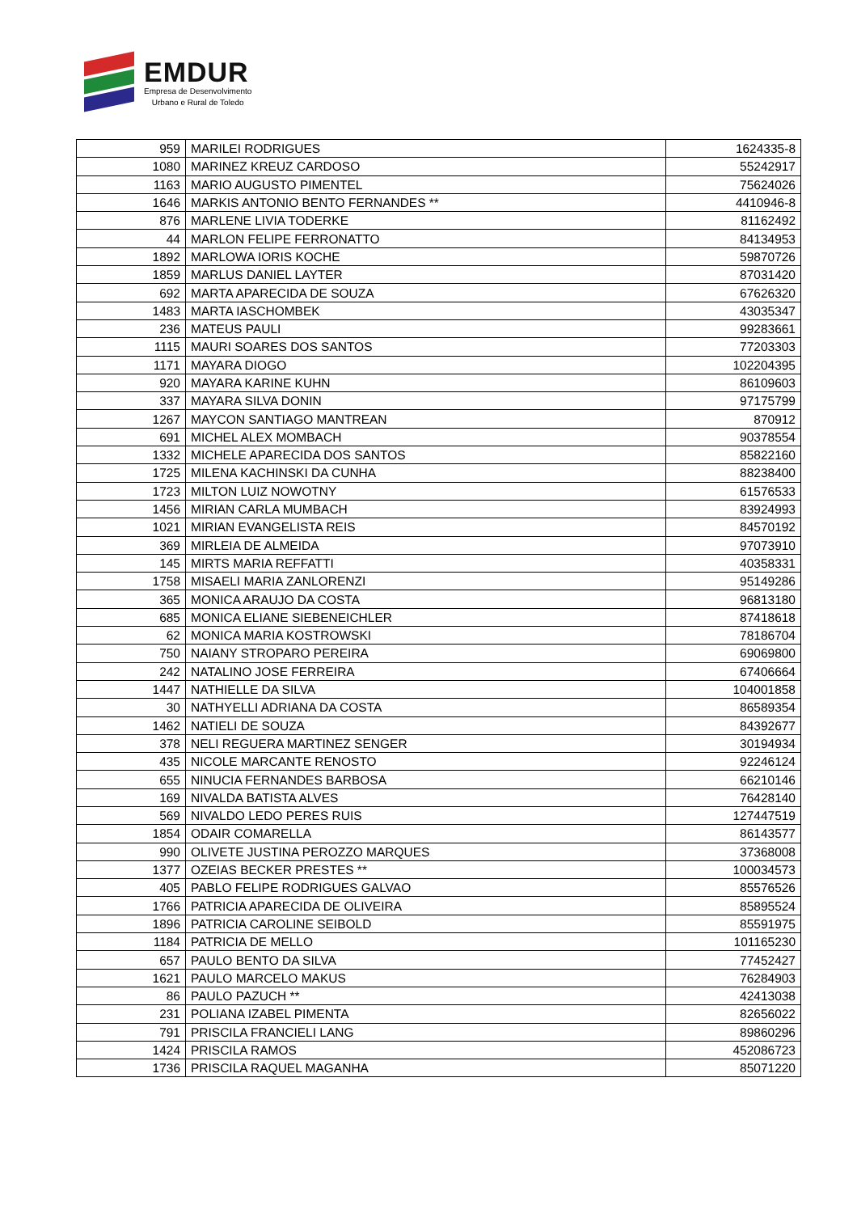EMDUR
Empresa de Desenvolvimento
Urbano e Rural de Toledo
| 959 | MARILEI RODRIGUES | 1624335-8 |
| 1080 | MARINEZ KREUZ CARDOSO | 55242917 |
| 1163 | MARIO AUGUSTO PIMENTEL | 75624026 |
| 1646 | MARKIS ANTONIO BENTO FERNANDES ** | 4410946-8 |
| 876 | MARLENE LIVIA TODERKE | 81162492 |
| 44 | MARLON FELIPE FERRONATTO | 84134953 |
| 1892 | MARLOWA IORIS KOCHE | 59870726 |
| 1859 | MARLUS DANIEL LAYTER | 87031420 |
| 692 | MARTA APARECIDA DE SOUZA | 67626320 |
| 1483 | MARTA IASCHOMBEK | 43035347 |
| 236 | MATEUS PAULI | 99283661 |
| 1115 | MAURI SOARES DOS SANTOS | 77203303 |
| 1171 | MAYARA DIOGO | 102204395 |
| 920 | MAYARA KARINE KUHN | 86109603 |
| 337 | MAYARA SILVA DONIN | 97175799 |
| 1267 | MAYCON SANTIAGO MANTREAN | 870912 |
| 691 | MICHEL ALEX MOMBACH | 90378554 |
| 1332 | MICHELE APARECIDA DOS SANTOS | 85822160 |
| 1725 | MILENA KACHINSKI DA CUNHA | 88238400 |
| 1723 | MILTON LUIZ NOWOTNY | 61576533 |
| 1456 | MIRIAN CARLA MUMBACH | 83924993 |
| 1021 | MIRIAN EVANGELISTA REIS | 84570192 |
| 369 | MIRLEIA DE ALMEIDA | 97073910 |
| 145 | MIRTS MARIA REFFATTI | 40358331 |
| 1758 | MISAELI MARIA ZANLORENZI | 95149286 |
| 365 | MONICA ARAUJO DA COSTA | 96813180 |
| 685 | MONICA ELIANE SIEBENEICHLER | 87418618 |
| 62 | MONICA MARIA KOSTROWSKI | 78186704 |
| 750 | NAIANY STROPARO PEREIRA | 69069800 |
| 242 | NATALINO JOSE FERREIRA | 67406664 |
| 1447 | NATHIELLE DA SILVA | 104001858 |
| 30 | NATHYELLI ADRIANA DA COSTA | 86589354 |
| 1462 | NATIELI DE SOUZA | 84392677 |
| 378 | NELI REGUERA MARTINEZ SENGER | 30194934 |
| 435 | NICOLE MARCANTE RENOSTO | 92246124 |
| 655 | NINUCIA FERNANDES BARBOSA | 66210146 |
| 169 | NIVALDA BATISTA ALVES | 76428140 |
| 569 | NIVALDO LEDO PERES RUIS | 127447519 |
| 1854 | ODAIR COMARELLA | 86143577 |
| 990 | OLIVETE JUSTINA PEROZZO MARQUES | 37368008 |
| 1377 | OZEIAS BECKER PRESTES ** | 100034573 |
| 405 | PABLO FELIPE RODRIGUES GALVAO | 85576526 |
| 1766 | PATRICIA APARECIDA DE OLIVEIRA | 85895524 |
| 1896 | PATRICIA CAROLINE SEIBOLD | 85591975 |
| 1184 | PATRICIA DE MELLO | 101165230 |
| 657 | PAULO BENTO DA SILVA | 77452427 |
| 1621 | PAULO MARCELO MAKUS | 76284903 |
| 86 | PAULO PAZUCH ** | 42413038 |
| 231 | POLIANA IZABEL PIMENTA | 82656022 |
| 791 | PRISCILA FRANCIELI LANG | 89860296 |
| 1424 | PRISCILA RAMOS | 452086723 |
| 1736 | PRISCILA RAQUEL MAGANHA | 85071220 |